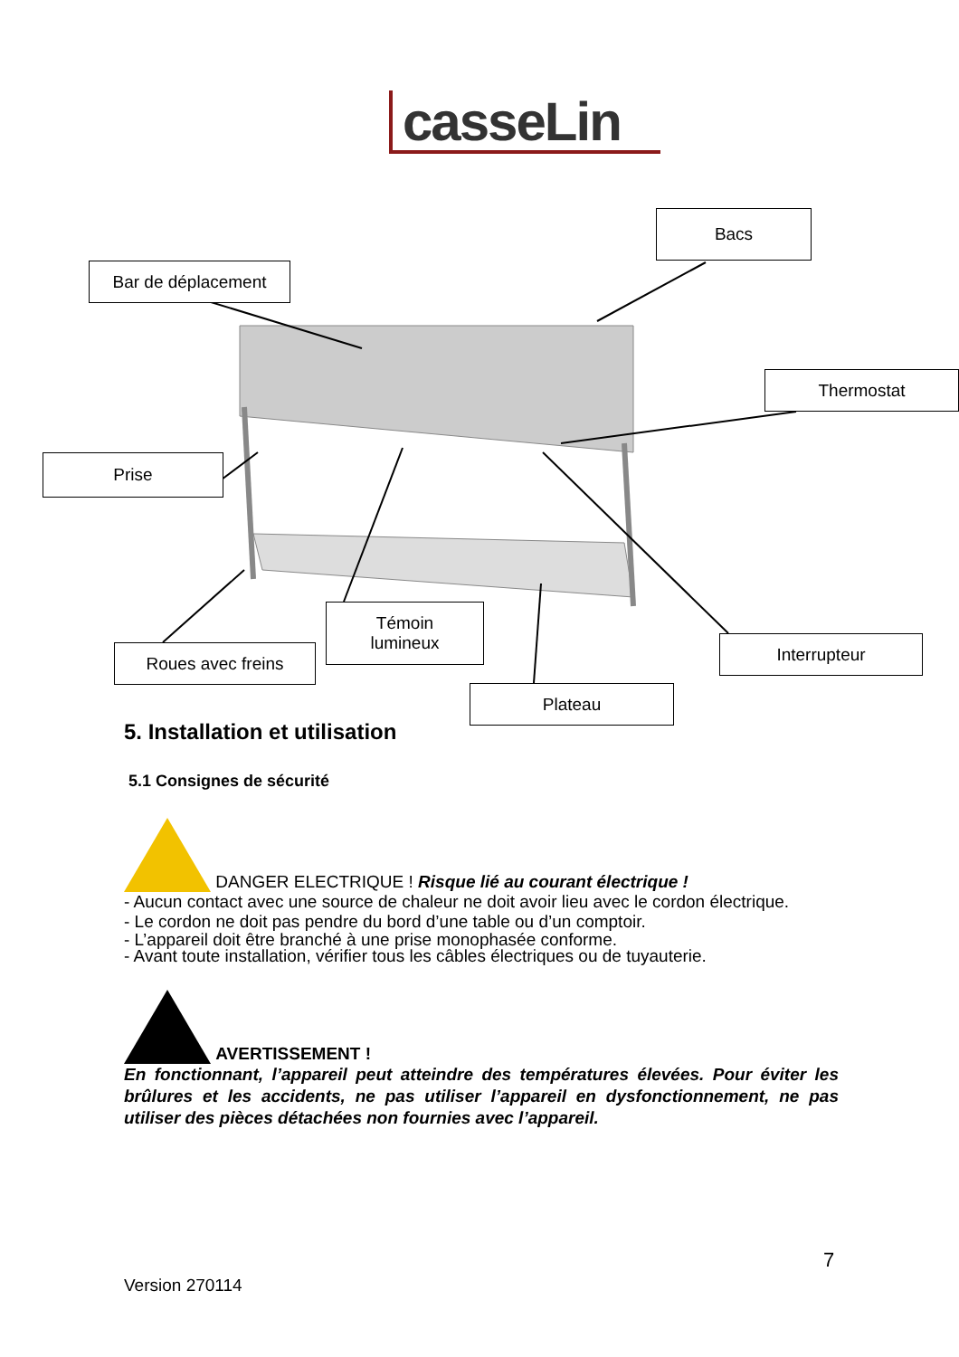casseLin
Bacs
Bar de déplacement
Thermostat
Prise
Témoin
lumineux
Roues avec freins Interrupteur
Plateau
5. Installation et utilisation
5.1 Consignes de sécurité
DANGER ELECTRIQUE ! Risque lié au courant électrique !
- Aucun contact avec une source de chaleur ne doit avoir lieu avec le cordon électrique.
- Le cordon ne doit pas pendre du bord d’une table ou d’un comptoir.
- L’appareil doit être branché à une prise monophasée conforme.
- Avant toute installation, vérifier tous les câbles électriques ou de tuyauterie.
AVERTISSEMENT !
En fonctionnant, l’appareil peut atteindre des températures élevées. Pour éviter les brûlures et les accidents, ne pas utiliser l’appareil en dysfonctionnement, ne pas utiliser des pièces détachées non fournies avec l’appareil.
7
Version 270114